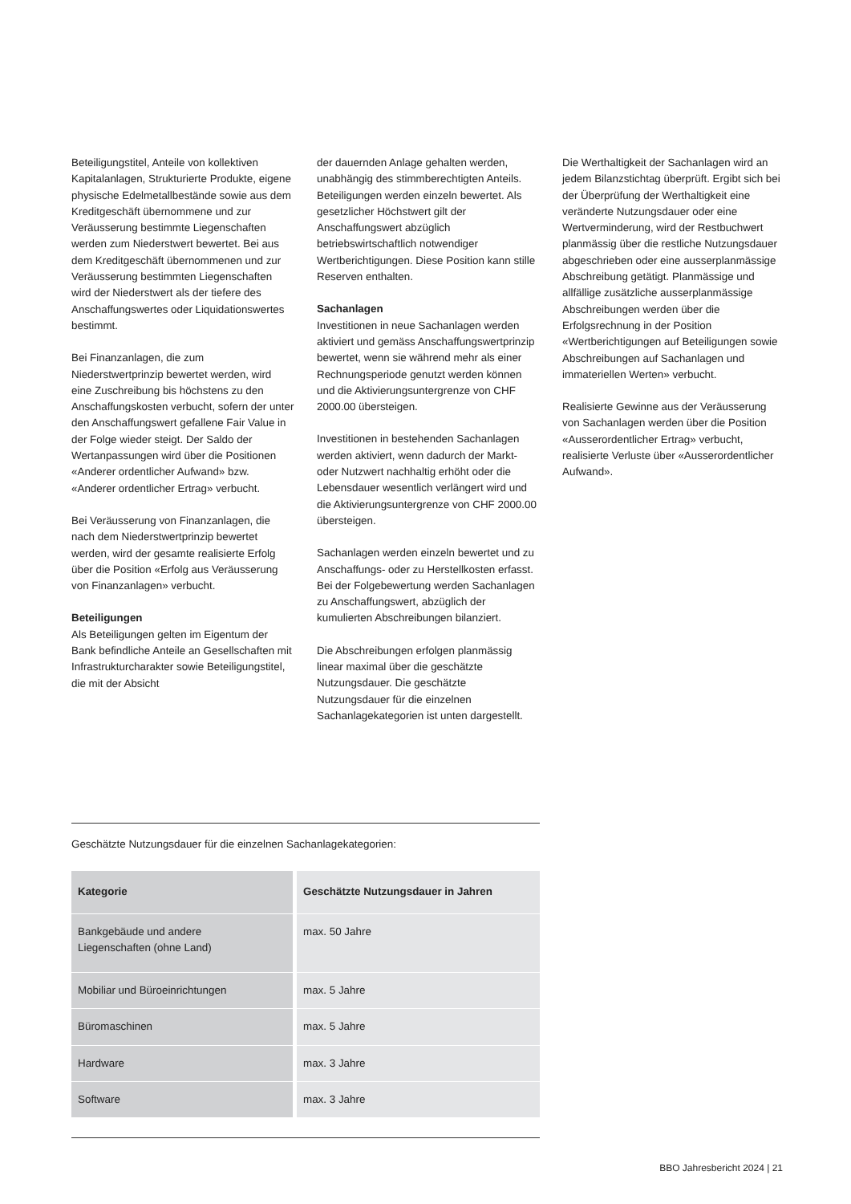Beteiligungstitel, Anteile von kollektiven Kapitalanlagen, Strukturierte Produkte, eigene physische Edelmetallbestände sowie aus dem Kreditgeschäft übernommene und zur Veräusserung bestimmte Liegenschaften werden zum Niederstwert bewertet. Bei aus dem Kreditgeschäft übernommenen und zur Veräusserung bestimmten Liegenschaften wird der Niederstwert als der tiefere des Anschaffungswertes oder Liquidationswertes bestimmt.
Bei Finanzanlagen, die zum Niederstwertprinzip bewertet werden, wird eine Zuschreibung bis höchstens zu den Anschaffungskosten verbucht, sofern der unter den Anschaffungswert gefallene Fair Value in der Folge wieder steigt. Der Saldo der Wertanpassungen wird über die Positionen «Anderer ordentlicher Aufwand» bzw. «Anderer ordentlicher Ertrag» verbucht.
Bei Veräusserung von Finanzanlagen, die nach dem Niederstwertprinzip bewertet werden, wird der gesamte realisierte Erfolg über die Position «Erfolg aus Veräusserung von Finanzanlagen» verbucht.
Beteiligungen
Als Beteiligungen gelten im Eigentum der Bank befindliche Anteile an Gesellschaften mit Infrastrukturcharakter sowie Beteiligungstitel, die mit der Absicht
der dauernden Anlage gehalten werden, unabhängig des stimmberechtigten Anteils. Beteiligungen werden einzeln bewertet. Als gesetzlicher Höchstwert gilt der Anschaffungswert abzüglich betriebswirtschaftlich notwendiger Wertberichtigungen. Diese Position kann stille Reserven enthalten.
Sachanlagen
Investitionen in neue Sachanlagen werden aktiviert und gemäss Anschaffungswertprinzip bewertet, wenn sie während mehr als einer Rechnungsperiode genutzt werden können und die Aktivierungsuntergrenze von CHF 2000.00 übersteigen.
Investitionen in bestehenden Sachanlagen werden aktiviert, wenn dadurch der Markt- oder Nutzwert nachhaltig erhöht oder die Lebensdauer wesentlich verlängert wird und die Aktivierungsuntergrenze von CHF 2000.00 übersteigen.
Sachanlagen werden einzeln bewertet und zu Anschaffungs- oder zu Herstellkosten erfasst. Bei der Folgebewertung werden Sachanlagen zu Anschaffungswert, abzüglich der kumulierten Abschreibungen bilanziert.
Die Abschreibungen erfolgen planmässig linear maximal über die geschätzte Nutzungsdauer. Die geschätzte Nutzungsdauer für die einzelnen Sachanlagekategorien ist unten dargestellt.
Die Werthaltigkeit der Sachanlagen wird an jedem Bilanzstichtag überprüft. Ergibt sich bei der Überprüfung der Werthaltigkeit eine veränderte Nutzungsdauer oder eine Wertverminderung, wird der Restbuchwert planmässig über die restliche Nutzungsdauer abgeschrieben oder eine ausserplanmässige Abschreibung getätigt. Planmässige und allfällige zusätzliche ausserplanmässige Abschreibungen werden über die Erfolgsrechnung in der Position «Wertberichtigungen auf Beteiligungen sowie Abschreibungen auf Sachanlagen und immateriellen Werten» verbucht.
Realisierte Gewinne aus der Veräusserung von Sachanlagen werden über die Position «Ausserordentlicher Ertrag» verbucht, realisierte Verluste über «Ausserordentlicher Aufwand».
Geschätzte Nutzungsdauer für die einzelnen Sachanlagekategorien:
| Kategorie | Geschätzte Nutzungsdauer in Jahren |
| --- | --- |
| Bankgebäude und andere Liegenschaften (ohne Land) | max. 50 Jahre |
| Mobiliar und Büroeinrichtungen | max. 5 Jahre |
| Büromaschinen | max. 5 Jahre |
| Hardware | max. 3 Jahre |
| Software | max. 3 Jahre |
BBO Jahresbericht 2024 | 21